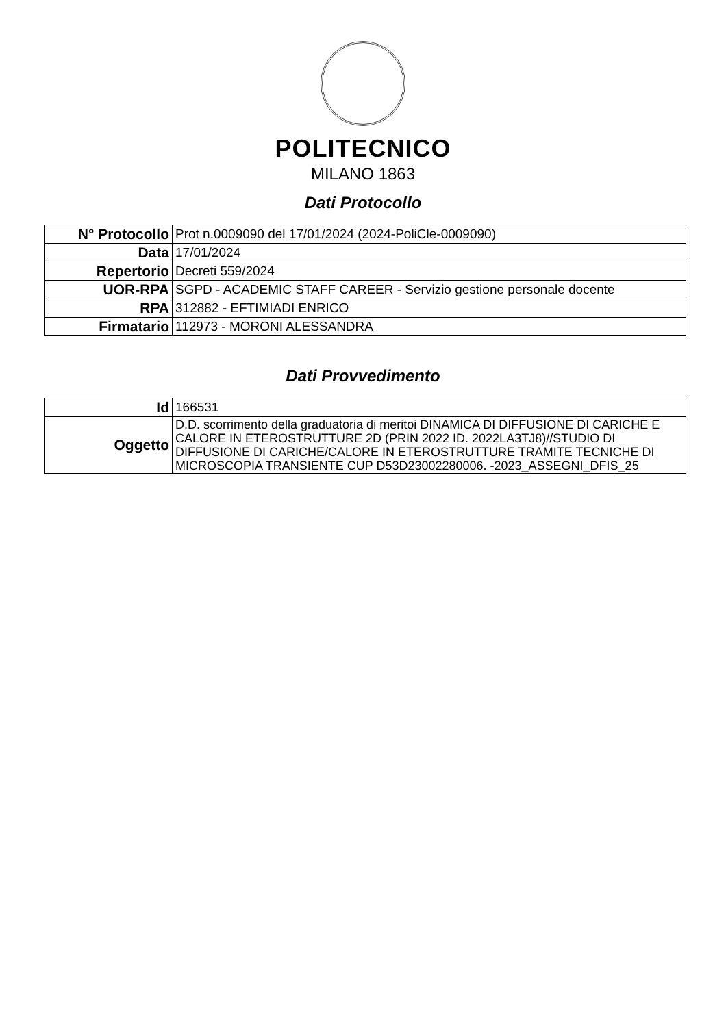POLITECNICO
MILANO 1863
Dati Protocollo
| N° Protocollo | Prot n.0009090 del 17/01/2024 (2024-PoliCle-0009090) |
| Data | 17/01/2024 |
| Repertorio | Decreti 559/2024 |
| UOR-RPA | SGPD - ACADEMIC STAFF CAREER - Servizio gestione personale docente |
| RPA | 312882 - EFTIMIADI ENRICO |
| Firmatario | 112973 - MORONI ALESSANDRA |
Dati Provvedimento
| Id | 166531 |
| Oggetto | D.D. scorrimento della graduatoria di meritoi DINAMICA DI DIFFUSIONE DI CARICHE E CALORE IN ETEROSTRUTTURE 2D (PRIN 2022 ID. 2022LA3TJ8)//STUDIO DI DIFFUSIONE DI CARICHE/CALORE IN ETEROSTRUTTURE TRAMITE TECNICHE DI MICROSCOPIA TRANSIENTE CUP D53D23002280006. -2023_ASSEGNI_DFIS_25 |